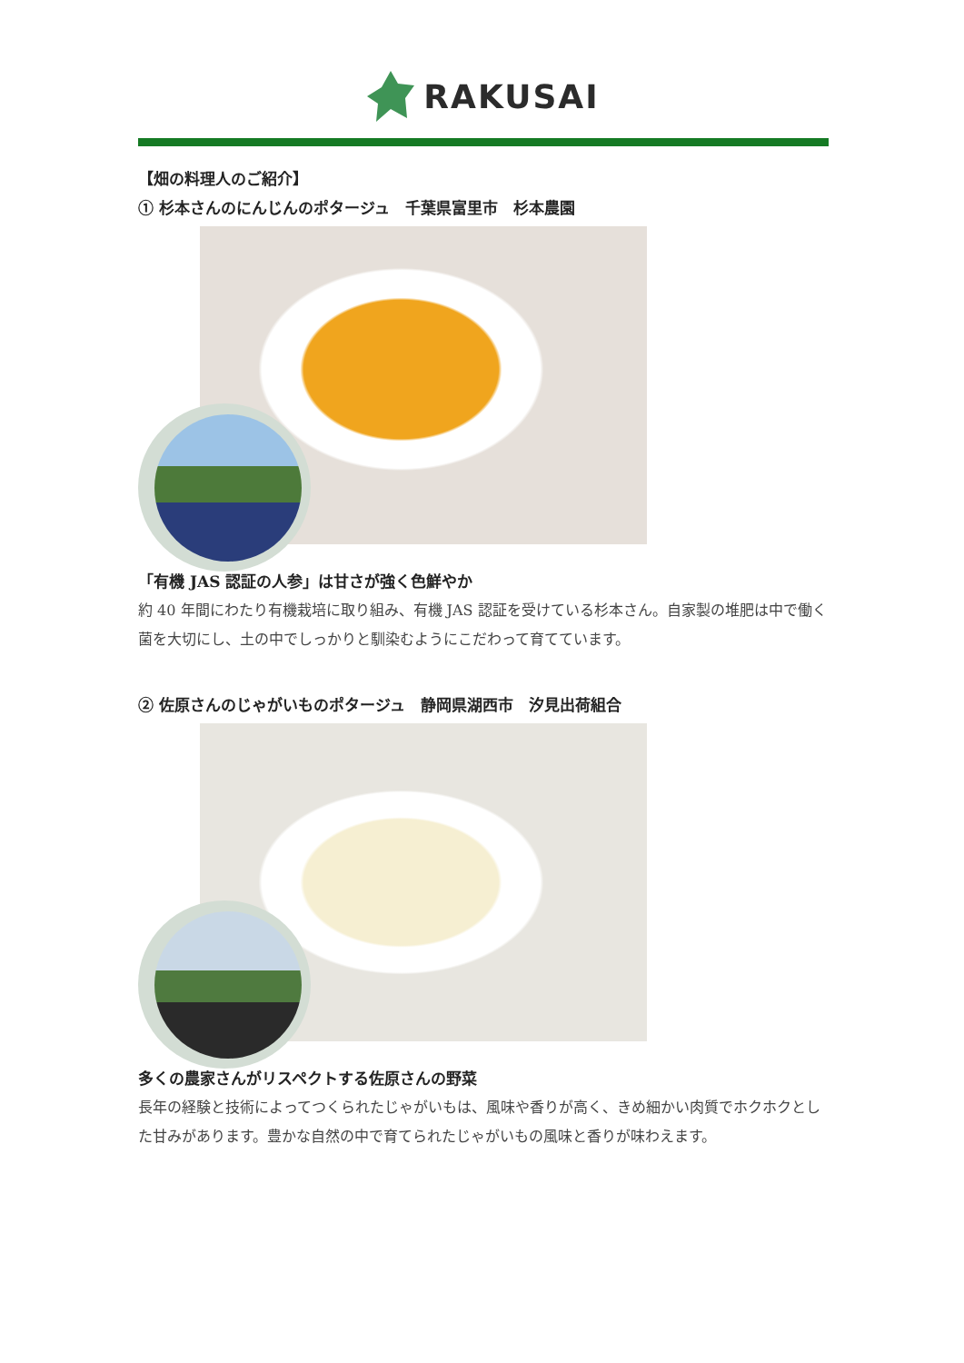RAKUSAI
【畑の料理人のご紹介】
① 杉本さんのにんじんのポタージュ　千葉県富里市　杉本農園
「有機 JAS 認証の人参」は甘さが強く色鮮やか
約 40 年間にわたり有機栽培に取り組み、有機 JAS 認証を受けている杉本さん。自家製の堆肥は中で働く菌を大切にし、土の中でしっかりと馴染むようにこだわって育てています。
② 佐原さんのじゃがいものポタージュ　静岡県湖西市　汐見出荷組合
多くの農家さんがリスペクトする佐原さんの野菜
長年の経験と技術によってつくられたじゃがいもは、風味や香りが高く、きめ細かい肉質でホクホクとした甘みがあります。豊かな自然の中で育てられたじゃがいもの風味と香りが味わえます。